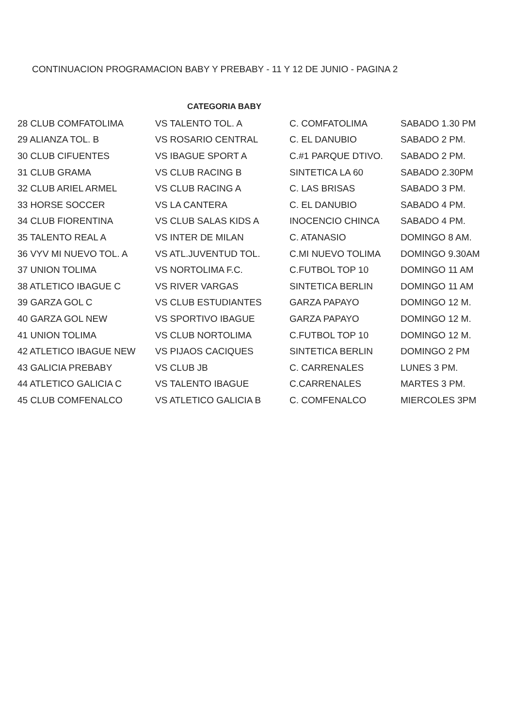CONTINUACION PROGRAMACION BABY Y PREBABY - 11 Y 12 DE JUNIO - PAGINA 2
CATEGORIA BABY
| 28 CLUB COMFATOLIMA | VS TALENTO TOL. A | C. COMFATOLIMA | SABADO 1.30 PM |
| 29 ALIANZA TOL. B | VS ROSARIO CENTRAL | C. EL DANUBIO | SABADO 2 PM. |
| 30 CLUB CIFUENTES | VS IBAGUE SPORT A | C.#1 PARQUE DTIVO. | SABADO 2 PM. |
| 31 CLUB GRAMA | VS CLUB RACING B | SINTETICA LA 60 | SABADO 2.30PM |
| 32 CLUB ARIEL ARMEL | VS CLUB RACING A | C. LAS BRISAS | SABADO 3 PM. |
| 33 HORSE SOCCER | VS LA CANTERA | C. EL DANUBIO | SABADO 4 PM. |
| 34 CLUB FIORENTINA | VS CLUB SALAS KIDS A | INOCENCIO CHINCA | SABADO 4 PM. |
| 35 TALENTO REAL A | VS INTER DE MILAN | C. ATANASIO | DOMINGO 8 AM. |
| 36 VYV MI NUEVO TOL. A | VS ATL.JUVENTUD TOL. | C.MI NUEVO TOLIMA | DOMINGO 9.30AM |
| 37 UNION TOLIMA | VS NORTOLIMA F.C. | C.FUTBOL TOP 10 | DOMINGO 11 AM |
| 38 ATLETICO IBAGUE C | VS RIVER VARGAS | SINTETICA BERLIN | DOMINGO 11 AM |
| 39 GARZA GOL C | VS CLUB ESTUDIANTES | GARZA PAPAYO | DOMINGO 12 M. |
| 40 GARZA GOL NEW | VS SPORTIVO IBAGUE | GARZA PAPAYO | DOMINGO 12 M. |
| 41 UNION TOLIMA | VS CLUB NORTOLIMA | C.FUTBOL TOP 10 | DOMINGO 12 M. |
| 42 ATLETICO IBAGUE NEW | VS PIJAOS CACIQUES | SINTETICA BERLIN | DOMINGO 2 PM |
| 43 GALICIA PREBABY | VS CLUB JB | C. CARRENALES | LUNES 3 PM. |
| 44 ATLETICO GALICIA C | VS TALENTO IBAGUE | C.CARRENALES | MARTES 3 PM. |
| 45 CLUB COMFENALCO | VS ATLETICO GALICIA B | C. COMFENALCO | MIERCOLES 3PM |